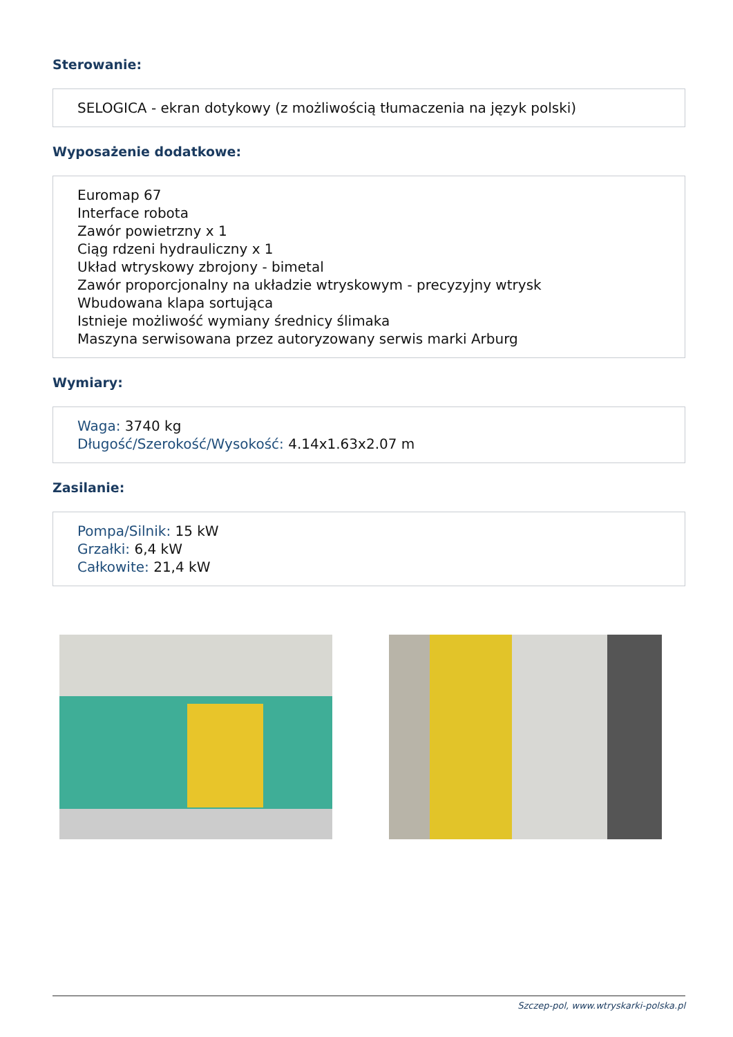Sterowanie:
SELOGICA - ekran dotykowy (z możliwością tłumaczenia na język polski)
Wyposażenie dodatkowe:
Euromap 67
Interface robota
Zawór powietrzny x 1
Ciąg rdzeni hydrauliczny x 1
Układ wtryskowy zbrojony - bimetal
Zawór proporcjonalny na układzie wtryskowym - precyzyjny wtrysk
Wbudowana klapa sortująca
Istnieje możliwość wymiany średnicy ślimaka
Maszyna serwisowana przez autoryzowany serwis marki Arburg
Wymiary:
Waga: 3740 kg
Długość/Szerokość/Wysokość: 4.14x1.63x2.07 m
Zasilanie:
Pompa/Silnik: 15 kW
Grzałki: 6,4 kW
Całkowite: 21,4 kW
Szczep-pol, www.wtryskarki-polska.pl